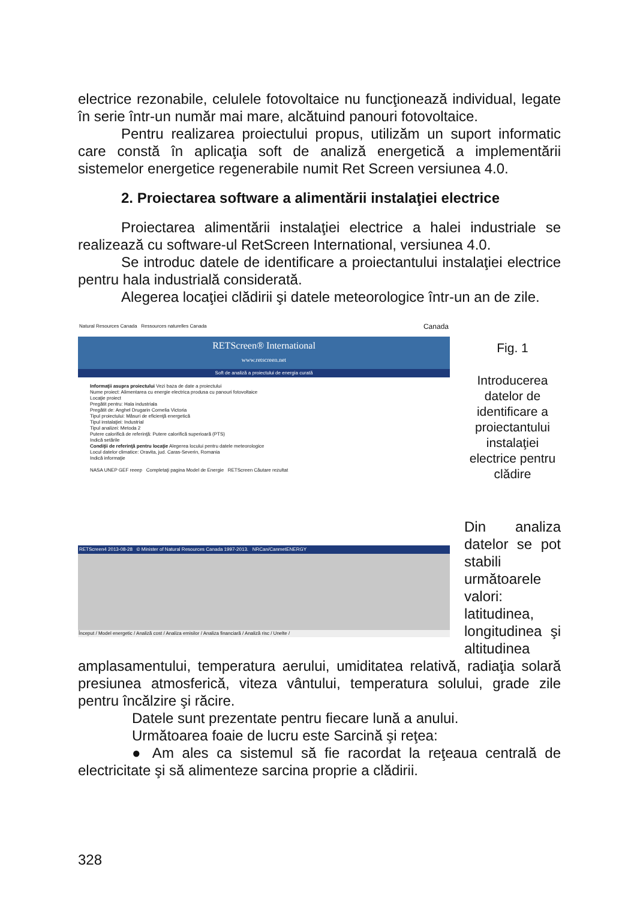electrice rezonabile, celulele fotovoltaice nu funcţionează individual, legate în serie într-un număr mai mare, alcătuind panouri fotovoltaice.
Pentru realizarea proiectului propus, utilizăm un suport informatic care constă în aplicaţia soft de analiză energetică a implementării sistemelor energetice regenerabile numit Ret Screen versiunea 4.0.
2. Proiectarea software a alimentării instalaţiei electrice
Proiectarea alimentării instalaţiei electrice a halei industriale se realizează cu software-ul RetScreen International, versiunea 4.0.
Se introduc datele de identificare a proiectantului instalaţiei electrice pentru hala industrială considerată.
Alegerea locaţiei clădirii şi datele meteorologice într-un an de zile.
Natural Resources Canada Ressources naturelles Canada Canada
RETScreen® International
www.retscreen.net
Soft de analiză a proiectului de energia curată
Informaţii asupra proiectului Vezi baza de date a proiectului
Nume proiect: Alimentarea cu energie electrica produsa cu panouri fotovoltaice
Locaţie proiect
Pregătit pentru: Hala industriala
Pregătit de: Anghel Drugarin Cornelia Victoria
Tipul proiectului: Măsuri de eficienţă energetică
Tipul instalaţiei: Industrial
Tipul analizei: Metoda 2
Putere calorifică de referinţă: Putere calorifică superioară (PTS)
Indică setările
Condiţii de referinţă pentru locaţie Alegerea locului pentru datele meteorologice
Locul datelor climatice: Oravita, jud. Caras-Severin, Romania
Indică informaţie
NASA UNEP GEF reeep Completaţi pagina Model de Energie RETScreen Căutare rezultat
RETScreen4 2013-08-28 © Minister of Natural Resources Canada 1997-2013. NRCan/CanmetENERGY
Început / Model energetic / Analiză cost / Analiza emisilor / Analiza financiară / Analiză risc / Unelte /
Fig. 1
Introducerea datelor de identificare a proiectantului instalaţiei electrice pentru clădire
Din analiza datelor se pot stabili următoarele valori: latitudinea, longitudinea şi altitudinea
amplasamentului, temperatura aerului, umiditatea relativă, radiaţia solară presiunea atmosferică, viteza vântului, temperatura solului, grade zile pentru încălzire şi răcire.
Datele sunt prezentate pentru fiecare lună a anului.
Următoarea foaie de lucru este Sarcină şi reţea:
● Am ales ca sistemul să fie racordat la reţeaua centrală de electricitate şi să alimenteze sarcina proprie a clădirii.
328